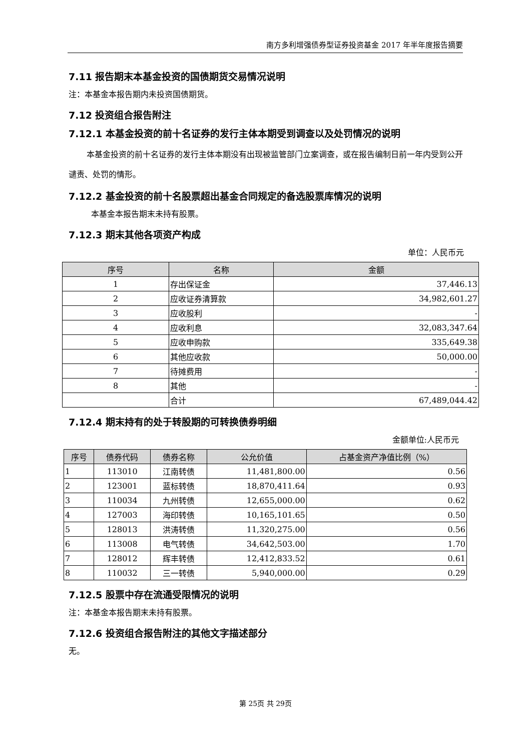南方多利增强债券型证券投资基金 2017 年半年度报告摘要
7.11 报告期末本基金投资的国债期货交易情况说明
注：本基金本报告期内未投资国债期货。
7.12 投资组合报告附注
7.12.1 本基金投资的前十名证券的发行主体本期受到调查以及处罚情况的说明
本基金投资的前十名证券的发行主体本期没有出现被监管部门立案调查，或在报告编制日前一年内受到公开谴责、处罚的情形。
7.12.2 基金投资的前十名股票超出基金合同规定的备选股票库情况的说明
本基金本报告期末未持有股票。
7.12.3 期末其他各项资产构成
单位：人民币元
| 序号 | 名称 | 金额 |
| --- | --- | --- |
| 1 | 存出保证金 | 37,446.13 |
| 2 | 应收证券清算款 | 34,982,601.27 |
| 3 | 应收股利 | - |
| 4 | 应收利息 | 32,083,347.64 |
| 5 | 应收申购款 | 335,649.38 |
| 6 | 其他应收款 | 50,000.00 |
| 7 | 待摊费用 | - |
| 8 | 其他 | - |
| | 合计 | 67,489,044.42 |
7.12.4 期末持有的处于转股期的可转换债券明细
金额单位:人民币元
| 序号 | 债券代码 | 债券名称 | 公允价值 | 占基金资产净值比例（%） |
| --- | --- | --- | --- | --- |
| 1 | 113010 | 江南转债 | 11,481,800.00 | 0.56 |
| 2 | 123001 | 蓝标转债 | 18,870,411.64 | 0.93 |
| 3 | 110034 | 九州转债 | 12,655,000.00 | 0.62 |
| 4 | 127003 | 海印转债 | 10,165,101.65 | 0.50 |
| 5 | 128013 | 洪涛转债 | 11,320,275.00 | 0.56 |
| 6 | 113008 | 电气转债 | 34,642,503.00 | 1.70 |
| 7 | 128012 | 辉丰转债 | 12,412,833.52 | 0.61 |
| 8 | 110032 | 三一转债 | 5,940,000.00 | 0.29 |
7.12.5 股票中存在流通受限情况的说明
注：本基金本报告期末未持有股票。
7.12.6 投资组合报告附注的其他文字描述部分
无。
第 25页 共 29页